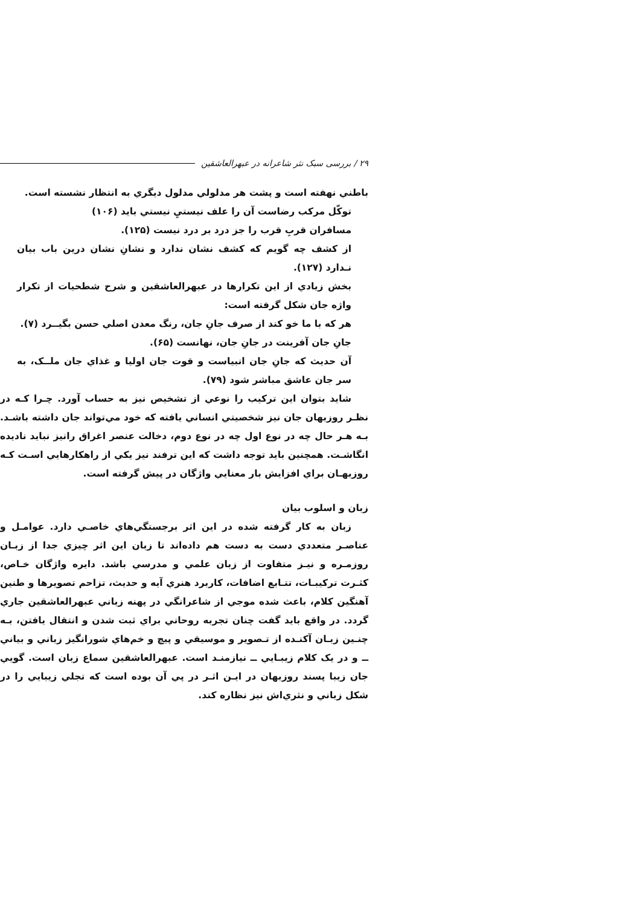۲۹ / بررسی سبک نثر شاعرانه در عبهرالعاشقین
باطني نهفته است و پشت هر مدلولي مدلول ديگري به انتظار نشسته است.
توکّل مرکب رضاست آن را علف نيستيِ نيستي بايد (۱۰۶)
مسافران قربِ قرب را جز درد بر درد نيست (۱۲۵).
از کشف چه گويم که کشف نشان ندارد و نشانِ نشان درين باب بيان نـدارد (۱۲۷).
بخش زيادي از اين تکرارها در عبهرالعاشقين و شرح شطحيات از تکرار واژه جان شکل گرفته است:
هر که با ما خو کند از صرف جانِ جان، رنگ معدن اصلي حسن بگيــرد (۷).
جانِ جان آفرينت در جانِ جان، نهانست (۶۵).
آن حديث که جانِ جان انبياست و قوت جان اوليا و غذاي جان ملــک، به سر جان عاشق مباشر شود (۷۹).
شايد بتوان اين ترکيب را نوعي از تشخيص نيز به حساب آورد. چـرا کـه در نظـر روزبهان جان نيز شخصيتي انساني يافته که خود مي‌تواند جان داشته باشـد. بـه هـر حال چه در نوع اول چه در نوع دوم، دخالت عنصر اغراق رانيز نبايد ناديده انگاشـت. همچنين بايد توجه داشت که اين ترفند نيز يکي از راهکارهايي اسـت کـه روزبهـان براي افزايش بار معنايي واژگان در پيش گرفته است.
زبان و اسلوب بيان
زبان به کار گرفته شده در اين اثر برجستگي‌هاي خاصـي دارد. عوامـل و عناصـر متعددي دست به دست هم داده‌اند تا زبان اين اثر چيزي جدا از زبـان روزمـره و نيـز متفاوت از زبان علمي و مدرسي باشد. دايره واژگان خـاص، کثـرت ترکيبـات، تتـابع اضافات، کاربرد هنري آيه و حديث، تزاحم تصويرها و طنين آهنگين کلام، باعث شده موجي از شاعرانگي در پهنه زباني عبهرالعاشقين جاري گردد. در واقع بايد گفت چنان تجربه روحاني براي ثبت شدن و انتقال يافتن، بـه چنـين زبـان آکنـده از تـصوير و موسيقي و پيچ و خم‌هاي شورانگيز زباني و بياني ــ و در يک کلام زيبـايي ــ نيازمنـد است. عبهرالعاشقين سماع زبان است. گويي جان زيبا پسند روزبهان در ايـن اثـر در پي آن بوده است که تجلي زيبايي را در شکل زباني و نثري‌اش نيز نظاره کند.